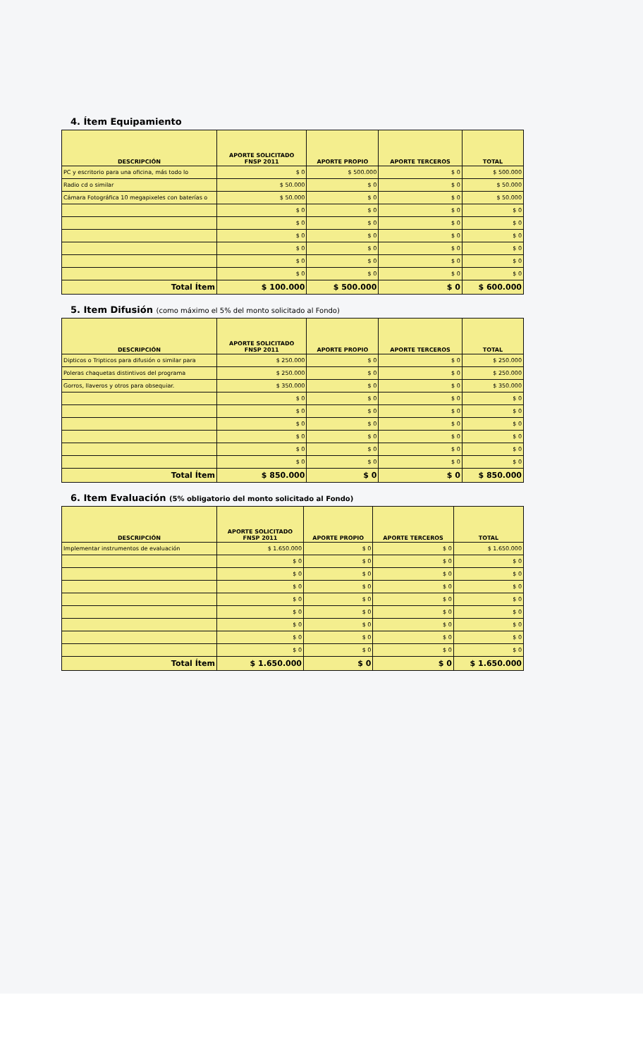4. Ítem Equipamiento
| DESCRIPCIÓN | APORTE SOLICITADO FNSP 2011 | APORTE PROPIO | APORTE TERCEROS | TOTAL |
| --- | --- | --- | --- | --- |
| PC y escritorio para una oficina, más todo lo | $ 0 | $ 500.000 | $ 0 | $ 500.000 |
| Radio cd o similar | $ 50.000 | $ 0 | $ 0 | $ 50.000 |
| Cámara Fotográfica 10 megapixeles con baterías o | $ 50.000 | $ 0 | $ 0 | $ 50.000 |
| | $ 0 | $ 0 | $ 0 | $ 0 |
| | $ 0 | $ 0 | $ 0 | $ 0 |
| | $ 0 | $ 0 | $ 0 | $ 0 |
| | $ 0 | $ 0 | $ 0 | $ 0 |
| | $ 0 | $ 0 | $ 0 | $ 0 |
| | $ 0 | $ 0 | $ 0 | $ 0 |
| Total Ítem | $ 100.000 | $ 500.000 | $ 0 | $ 600.000 |
5. Item Difusión (como máximo el 5% del monto solicitado al Fondo)
| DESCRIPCIÓN | APORTE SOLICITADO FNSP 2011 | APORTE PROPIO | APORTE TERCEROS | TOTAL |
| --- | --- | --- | --- | --- |
| Dipticos o Tripticos para difusión o similar para | $ 250.000 | $ 0 | $ 0 | $ 250.000 |
| Poleras chaquetas distintivos del programa | $ 250.000 | $ 0 | $ 0 | $ 250.000 |
| Gorros, llaveros y otros para obsequiar. | $ 350.000 | $ 0 | $ 0 | $ 350.000 |
| | $ 0 | $ 0 | $ 0 | $ 0 |
| | $ 0 | $ 0 | $ 0 | $ 0 |
| | $ 0 | $ 0 | $ 0 | $ 0 |
| | $ 0 | $ 0 | $ 0 | $ 0 |
| | $ 0 | $ 0 | $ 0 | $ 0 |
| | $ 0 | $ 0 | $ 0 | $ 0 |
| Total Ítem | $ 850.000 | $ 0 | $ 0 | $ 850.000 |
6. Item Evaluación (5% obligatorio del monto solicitado al Fondo)
| DESCRIPCIÓN | APORTE SOLICITADO FNSP 2011 | APORTE PROPIO | APORTE TERCEROS | TOTAL |
| --- | --- | --- | --- | --- |
| Implementar instrumentos de evaluación | $ 1.650.000 | $ 0 | $ 0 | $ 1.650.000 |
| | $ 0 | $ 0 | $ 0 | $ 0 |
| | $ 0 | $ 0 | $ 0 | $ 0 |
| | $ 0 | $ 0 | $ 0 | $ 0 |
| | $ 0 | $ 0 | $ 0 | $ 0 |
| | $ 0 | $ 0 | $ 0 | $ 0 |
| | $ 0 | $ 0 | $ 0 | $ 0 |
| | $ 0 | $ 0 | $ 0 | $ 0 |
| | $ 0 | $ 0 | $ 0 | $ 0 |
| Total Ítem | $ 1.650.000 | $ 0 | $ 0 | $ 1.650.000 |